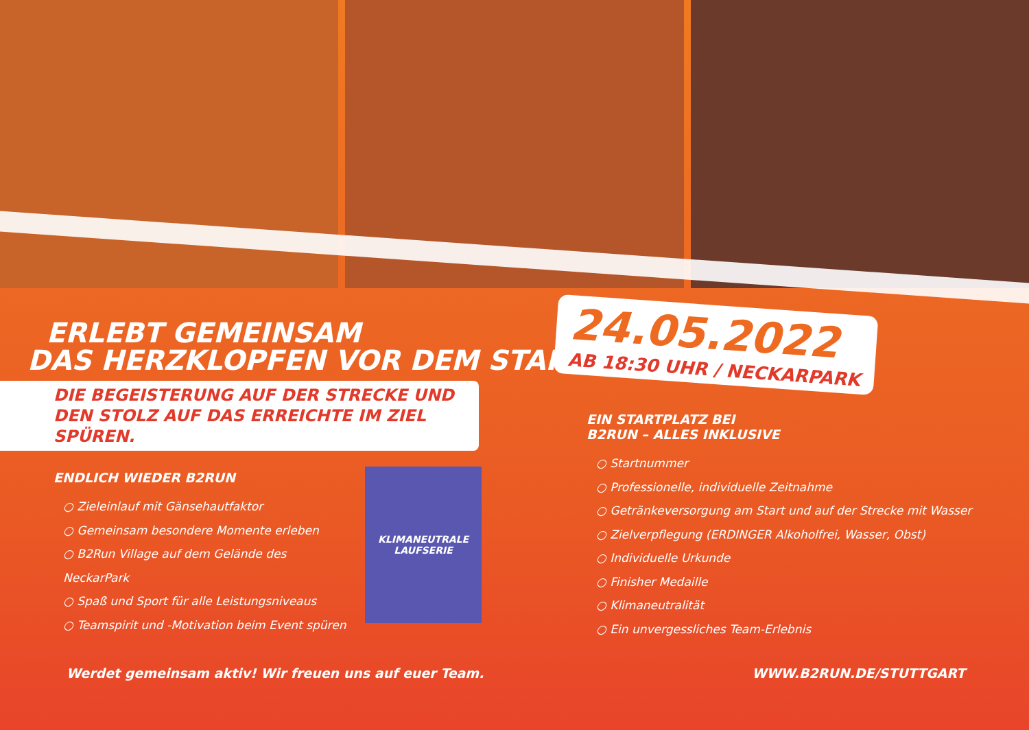ERLEBT GEMEINSAM
DAS HERZKLOPFEN VOR DEM START!
DIE BEGEISTERUNG AUF DER STRECKE UND DEN STOLZ AUF DAS ERREICHTE IM ZIEL SPÜREN.
24.05.2022
AB 18:30 UHR / NECKARPARK
ENDLICH WIEDER B2RUN
○ Zieleinlauf mit Gänsehautfaktor
○ Gemeinsam besondere Momente erleben
○ B2Run Village auf dem Gelände des NeckarPark
○ Spaß und Sport für alle Leistungsniveaus
○ Teamspirit und -Motivation beim Event spüren
KLIMANEUTRALE
LAUFSERIE
EIN STARTPLATZ BEI
B2RUN – ALLES INKLUSIVE
○ Startnummer
○ Professionelle, individuelle Zeitnahme
○ Getränkeversorgung am Start und auf der Strecke mit Wasser
○ Zielverpflegung (ERDINGER Alkoholfrei, Wasser, Obst)
○ Individuelle Urkunde
○ Finisher Medaille
○ Klimaneutralität
○ Ein unvergessliches Team-Erlebnis
Werdet gemeinsam aktiv! Wir freuen uns auf euer Team. WWW.B2RUN.DE/STUTTGART